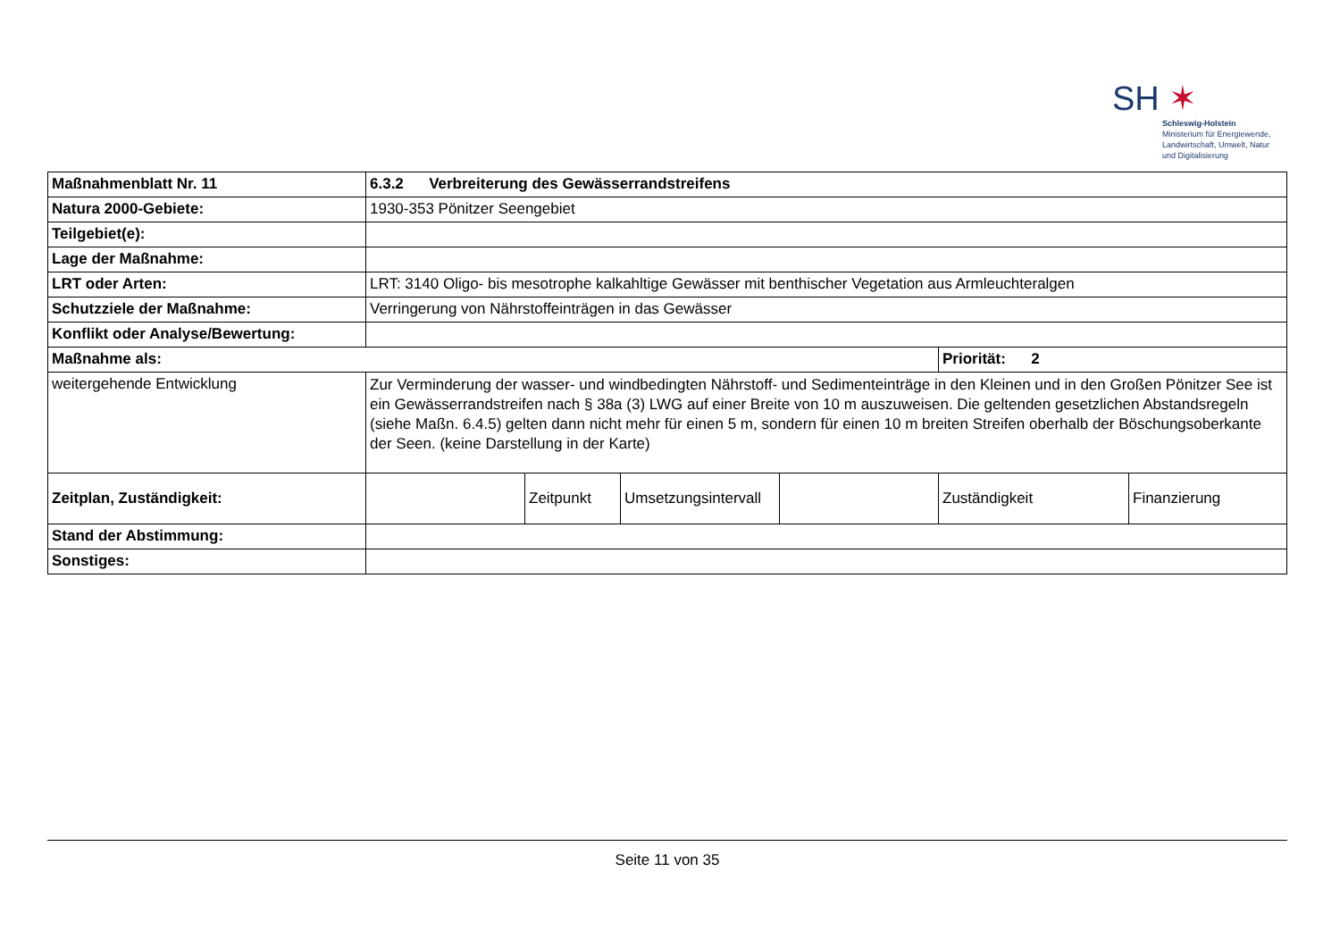SH ✶
Schleswig-Holstein
Ministerium für Energiewende,
Landwirtschaft, Umwelt, Natur
und Digitalisierung
| Maßnahmenblatt Nr. 11 | 6.3.2 Verbreiterung des Gewässerrandstreifens | | | | | |
| Natura 2000-Gebiete: | 1930-353 Pönitzer Seengebiet | | | | | |
| Teilgebiet(e): | | | | | | |
| Lage der Maßnahme: | | | | | | |
| LRT oder Arten: | LRT: 3140 Oligo- bis mesotrophe kalkahltige Gewässer mit benthischer Vegetation aus Armleuchteralgen | | | | | |
| Schutzziele der Maßnahme: | Verringerung von Nährstoffeinträgen in das Gewässer | | | | | |
| Konflikt oder Analyse/Bewertung: | | | | | | |
| Maßnahme als: | | | | | Priorität: 2 | |
| weitergehende Entwicklung | Zur Verminderung der wasser- und windbedingten Nährstoff- und Sedimenteinträge in den Kleinen und in den Großen Pönitzer See ist ein Gewässerrandstreifen nach § 38a (3) LWG auf einer Breite von 10 m auszuweisen. Die geltenden gesetzlichen Abstandsregeln (siehe Maßn. 6.4.5) gelten dann nicht mehr für einen 5 m, sondern für einen 10 m breiten Streifen oberhalb der Böschungsoberkante der Seen. (keine Darstellung in der Karte) | | | | | |
| Zeitplan, Zuständigkeit: | | Zeitpunkt | Umsetzungsintervall | | Zuständigkeit | Finanzierung |
| Stand der Abstimmung: | | | | | | |
| Sonstiges: | | | | | | |
Seite 11 von 35